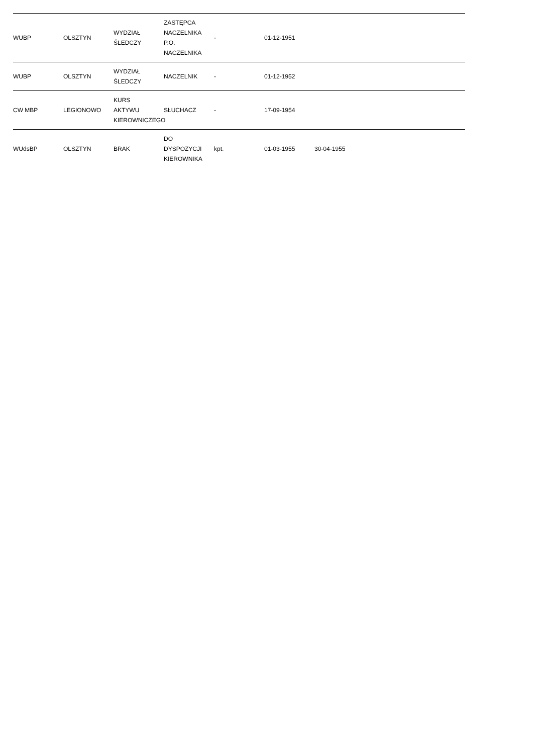| WUBP | OLSZTYN | WYDZIAŁ ŚLEDCZY | ZASTĘPCA NACZELNIKA P.O. NACZELNIKA | - | 01-12-1951 | | | |
| WUBP | OLSZTYN | WYDZIAŁ ŚLEDCZY | NACZELNIK | - | 01-12-1952 | | | |
| CW MBP | LEGIONOWO | KURS AKTYWU KIEROWNICZEGO | SŁUCHACZ | - | 17-09-1954 | | | |
| WUdsBP | OLSZTYN | BRAK | DO DYSPOZYCJI KIEROWNIKA | kpt. | 01-03-1955 | 30-04-1955 | | |